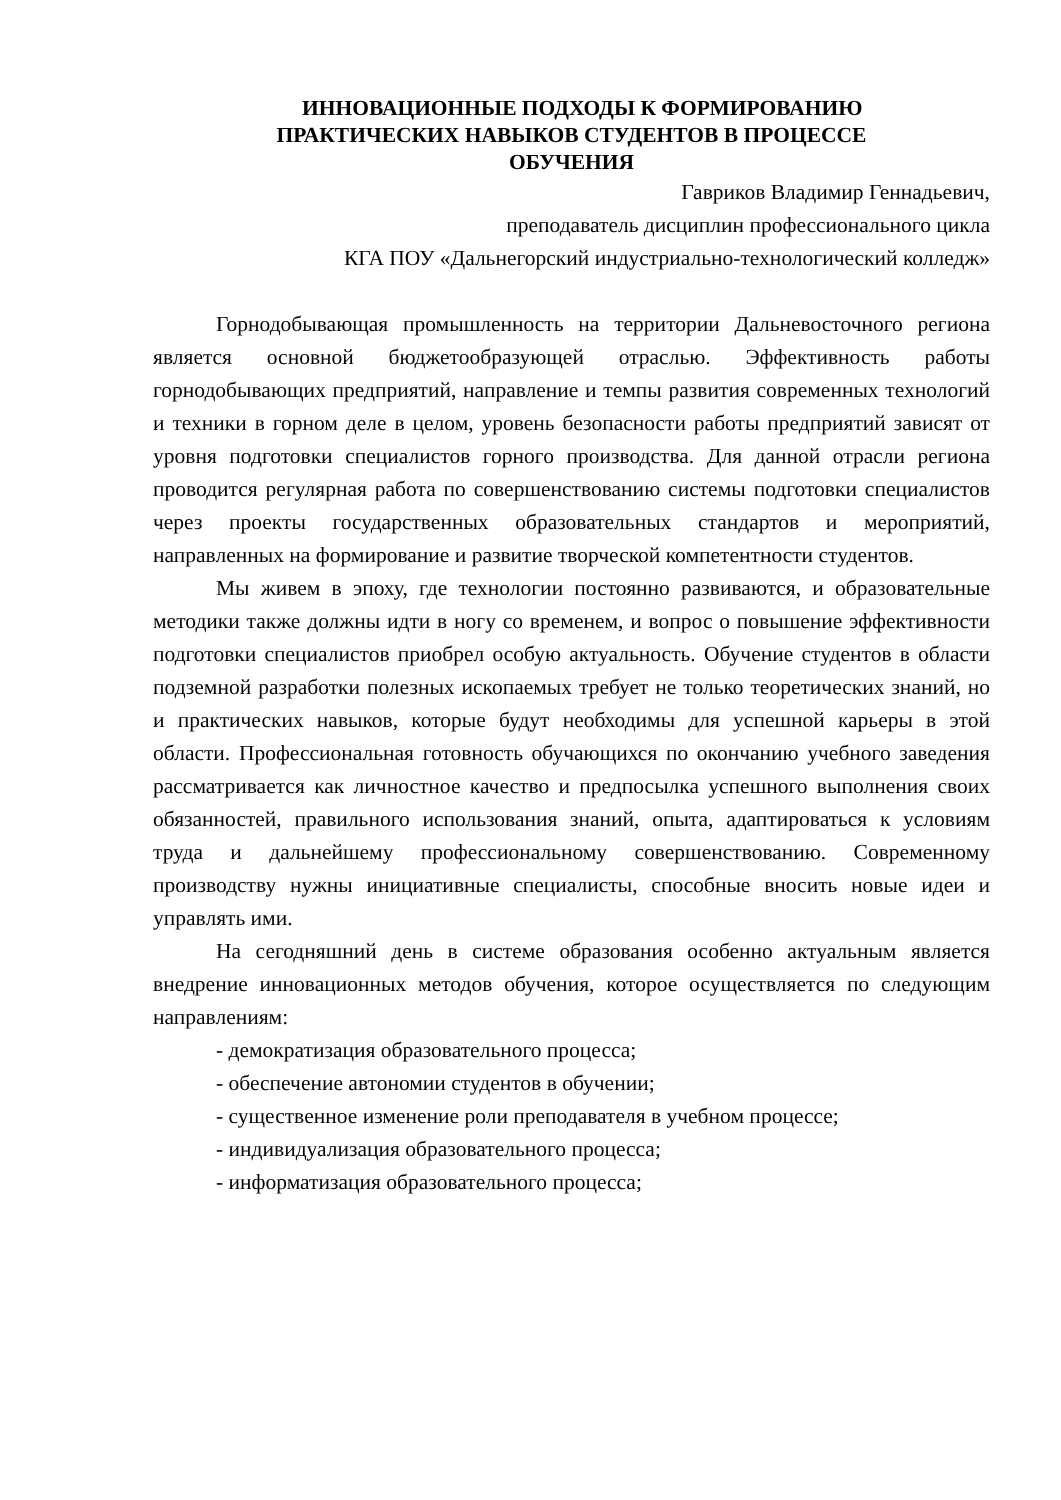ИННОВАЦИОННЫЕ ПОДХОДЫ К ФОРМИРОВАНИЮ
ПРАКТИЧЕСКИХ НАВЫКОВ СТУДЕНТОВ В ПРОЦЕССЕ
ОБУЧЕНИЯ
Гавриков Владимир Геннадьевич,
преподаватель дисциплин профессионального цикла
КГА ПОУ «Дальнегорский индустриально-технологический колледж»
Горнодобывающая промышленность на территории Дальневосточного региона является основной бюджетообразующей отраслью. Эффективность работы горнодобывающих предприятий, направление и темпы развития современных технологий и техники в горном деле в целом, уровень безопасности работы предприятий зависят от уровня подготовки специалистов горного производства. Для данной отрасли региона проводится регулярная работа по совершенствованию системы подготовки специалистов через проекты государственных образовательных стандартов и мероприятий, направленных на формирование и развитие творческой компетентности студентов.
Мы живем в эпоху, где технологии постоянно развиваются, и образовательные методики также должны идти в ногу со временем, и вопрос о повышение эффективности подготовки специалистов приобрел особую актуальность. Обучение студентов в области подземной разработки полезных ископаемых требует не только теоретических знаний, но и практических навыков, которые будут необходимы для успешной карьеры в этой области. Профессиональная готовность обучающихся по окончанию учебного заведения рассматривается как личностное качество и предпосылка успешного выполнения своих обязанностей, правильного использования знаний, опыта, адаптироваться к условиям труда и дальнейшему профессиональному совершенствованию. Современному производству нужны инициативные специалисты, способные вносить новые идеи и управлять ими.
На сегодняшний день в системе образования особенно актуальным является внедрение инновационных методов обучения, которое осуществляется по следующим направлениям:
- демократизация образовательного процесса;
- обеспечение автономии студентов в обучении;
- существенное изменение роли преподавателя в учебном процессе;
- индивидуализация образовательного процесса;
- информатизация образовательного процесса;